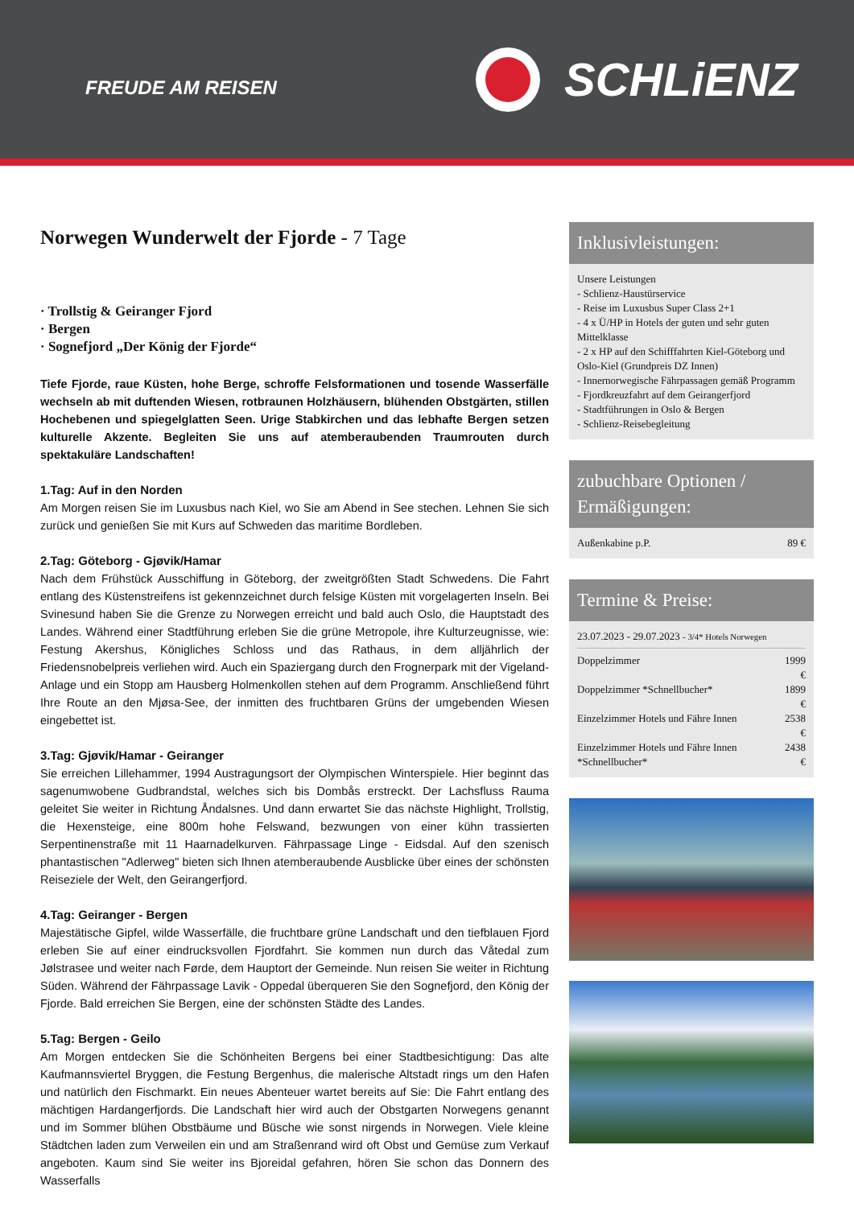FREUDE AM REISEN
SCHLiENZ
Norwegen Wunderwelt der Fjorde - 7 Tage
· Trollstig & Geiranger Fjord
· Bergen
· Sognefjord „Der König der Fjorde“
Tiefe Fjorde, raue Küsten, hohe Berge, schroffe Felsformationen und tosende Wasserfälle wechseln ab mit duftenden Wiesen, rotbraunen Holzhäusern, blühenden Obstgärten, stillen Hochebenen und spiegelglatten Seen. Urige Stabkirchen und das lebhafte Bergen setzen kulturelle Akzente. Begleiten Sie uns auf atemberaubenden Traumrouten durch spektakuläre Landschaften!
1.Tag: Auf in den Norden
Am Morgen reisen Sie im Luxusbus nach Kiel, wo Sie am Abend in See stechen. Lehnen Sie sich zurück und genießen Sie mit Kurs auf Schweden das maritime Bordleben.
2.Tag: Göteborg - Gjøvik/Hamar
Nach dem Frühstück Ausschiffung in Göteborg, der zweitgrößten Stadt Schwedens. Die Fahrt entlang des Küstenstreifens ist gekennzeichnet durch felsige Küsten mit vorgelagerten Inseln. Bei Svinesund haben Sie die Grenze zu Norwegen erreicht und bald auch Oslo, die Hauptstadt des Landes. Während einer Stadtführung erleben Sie die grüne Metropole, ihre Kulturzeugnisse, wie: Festung Akershus, Königliches Schloss und das Rathaus, in dem alljährlich der Friedensnobelpreis verliehen wird. Auch ein Spaziergang durch den Frognerpark mit der Vigeland-Anlage und ein Stopp am Hausberg Holmenkollen stehen auf dem Programm. Anschließend führt Ihre Route an den Mjøsa-See, der inmitten des fruchtbaren Grüns der umgebenden Wiesen eingebettet ist.
3.Tag: Gjøvik/Hamar - Geiranger
Sie erreichen Lillehammer, 1994 Austragungsort der Olympischen Winterspiele. Hier beginnt das sagenumwobene Gudbrandstal, welches sich bis Dombås erstreckt. Der Lachsfluss Rauma geleitet Sie weiter in Richtung Åndalsnes. Und dann erwartet Sie das nächste Highlight, Trollstig, die Hexensteige, eine 800m hohe Felswand, bezwungen von einer kühn trassierten Serpentinenstraße mit 11 Haarnadelkurven. Fährpassage Linge - Eidsdal. Auf den szenisch phantastischen "Adlerweg" bieten sich Ihnen atemberaubende Ausblicke über eines der schönsten Reiseziele der Welt, den Geirangerfjord.
4.Tag: Geiranger - Bergen
Majestätische Gipfel, wilde Wasserfälle, die fruchtbare grüne Landschaft und den tiefblauen Fjord erleben Sie auf einer eindrucksvollen Fjordfahrt. Sie kommen nun durch das Våtedal zum Jølstrasee und weiter nach Førde, dem Hauptort der Gemeinde. Nun reisen Sie weiter in Richtung Süden. Während der Fährpassage Lavik - Oppedal überqueren Sie den Sognefjord, den König der Fjorde. Bald erreichen Sie Bergen, eine der schönsten Städte des Landes.
5.Tag: Bergen - Geilo
Am Morgen entdecken Sie die Schönheiten Bergens bei einer Stadtbesichtigung: Das alte Kaufmannsviertel Bryggen, die Festung Bergenhus, die malerische Altstadt rings um den Hafen und natürlich den Fischmarkt. Ein neues Abenteuer wartet bereits auf Sie: Die Fahrt entlang des mächtigen Hardangerfjords. Die Landschaft hier wird auch der Obstgarten Norwegens genannt und im Sommer blühen Obstbäume und Büsche wie sonst nirgends in Norwegen. Viele kleine Städtchen laden zum Verweilen ein und am Straßenrand wird oft Obst und Gemüse zum Verkauf angeboten. Kaum sind Sie weiter ins Bjoreidal gefahren, hören Sie schon das Donnern des Wasserfalls
Inklusivleistungen:
Unsere Leistungen
- Schlienz-Haustürservice
- Reise im Luxusbus Super Class 2+1
- 4 x Ü/HP in Hotels der guten und sehr guten Mittelklasse
- 2 x HP auf den Schifffahrten Kiel-Göteborg und Oslo-Kiel (Grundpreis DZ Innen)
- Innernorwegische Fährpassagen gemäß Programm
- Fjordkreuzfahrt auf dem Geirangerfjord
- Stadtführungen in Oslo & Bergen
- Schlienz-Reisebegleitung
zubuchbare Optionen / Ermäßigungen:
| Außenkabine p.P. | 89 € |
Termine & Preise:
23.07.2023 - 29.07.2023 - 3/4* Hotels Norwegen
| Doppelzimmer | 1999 € |
| Doppelzimmer *Schnellbucher* | 1899 € |
| Einzelzimmer Hotels und Fähre Innen | 2538 € |
| Einzelzimmer Hotels und Fähre Innen *Schnellbucher* | 2438 € |